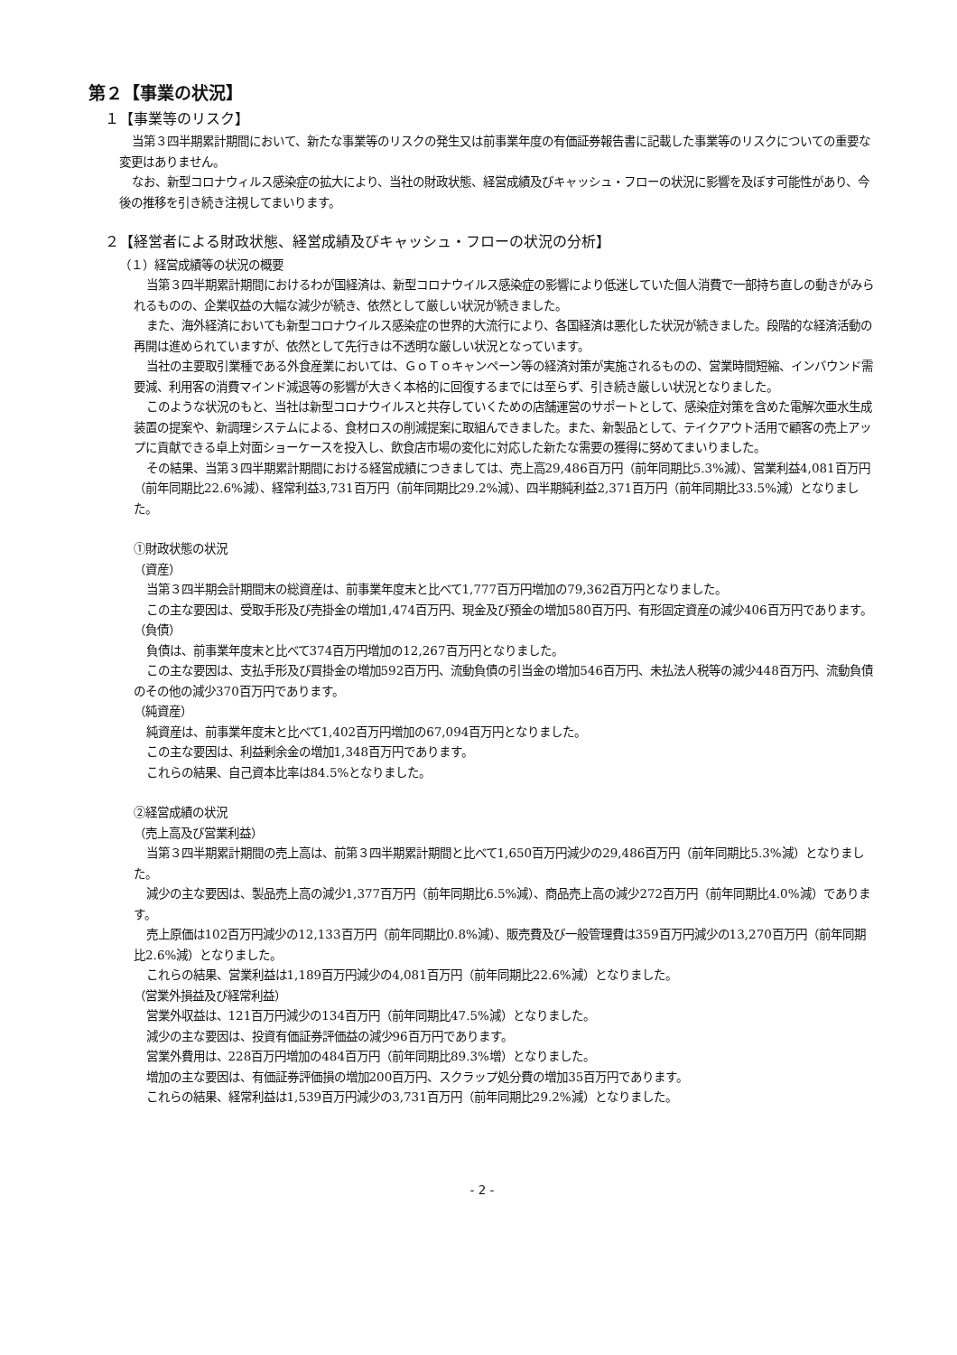第２【事業の状況】
１【事業等のリスク】
当第３四半期累計期間において、新たな事業等のリスクの発生又は前事業年度の有価証券報告書に記載した事業等のリスクについての重要な変更はありません。
なお、新型コロナウィルス感染症の拡大により、当社の財政状態、経営成績及びキャッシュ・フローの状況に影響を及ぼす可能性があり、今後の推移を引き続き注視してまいります。
２【経営者による財政状態、経営成績及びキャッシュ・フローの状況の分析】
（１）経営成績等の状況の概要
当第３四半期累計期間におけるわが国経済は、新型コロナウイルス感染症の影響により低迷していた個人消費で一部持ち直しの動きがみられるものの、企業収益の大幅な減少が続き、依然として厳しい状況が続きました。
また、海外経済においても新型コロナウイルス感染症の世界的大流行により、各国経済は悪化した状況が続きました。段階的な経済活動の再開は進められていますが、依然として先行きは不透明な厳しい状況となっています。
当社の主要取引業種である外食産業においては、ＧｏＴｏキャンペーン等の経済対策が実施されるものの、営業時間短縮、インバウンド需要減、利用客の消費マインド減退等の影響が大きく本格的に回復するまでには至らず、引き続き厳しい状況となりました。
このような状況のもと、当社は新型コロナウイルスと共存していくための店舗運営のサポートとして、感染症対策を含めた電解次亜水生成装置の提案や、新調理システムによる、食材ロスの削減提案に取組んできました。また、新製品として、テイクアウト活用で顧客の売上アップに貢献できる卓上対面ショーケースを投入し、飲食店市場の変化に対応した新たな需要の獲得に努めてまいりました。
その結果、当第３四半期累計期間における経営成績につきましては、売上高29,486百万円（前年同期比5.3%減）、営業利益4,081百万円（前年同期比22.6%減）、経常利益3,731百万円（前年同期比29.2%減）、四半期純利益2,371百万円（前年同期比33.5%減）となりました。
①財政状態の状況
（資産）
当第３四半期会計期間末の総資産は、前事業年度末と比べて1,777百万円増加の79,362百万円となりました。
この主な要因は、受取手形及び売掛金の増加1,474百万円、現金及び預金の増加580百万円、有形固定資産の減少406百万円であります。
（負債）
負債は、前事業年度末と比べて374百万円増加の12,267百万円となりました。
この主な要因は、支払手形及び買掛金の増加592百万円、流動負債の引当金の増加546百万円、未払法人税等の減少448百万円、流動負債のその他の減少370百万円であります。
（純資産）
純資産は、前事業年度末と比べて1,402百万円増加の67,094百万円となりました。
この主な要因は、利益剰余金の増加1,348百万円であります。
これらの結果、自己資本比率は84.5%となりました。
②経営成績の状況
（売上高及び営業利益）
当第３四半期累計期間の売上高は、前第３四半期累計期間と比べて1,650百万円減少の29,486百万円（前年同期比5.3%減）となりました。
減少の主な要因は、製品売上高の減少1,377百万円（前年同期比6.5%減）、商品売上高の減少272百万円（前年同期比4.0%減）であります。
売上原価は102百万円減少の12,133百万円（前年同期比0.8%減）、販売費及び一般管理費は359百万円減少の13,270百万円（前年同期比2.6%減）となりました。
これらの結果、営業利益は1,189百万円減少の4,081百万円（前年同期比22.6%減）となりました。
（営業外損益及び経常利益）
営業外収益は、121百万円減少の134百万円（前年同期比47.5%減）となりました。
減少の主な要因は、投資有価証券評価益の減少96百万円であります。
営業外費用は、228百万円増加の484百万円（前年同期比89.3%増）となりました。
増加の主な要因は、有価証券評価損の増加200百万円、スクラップ処分費の増加35百万円であります。
これらの結果、経常利益は1,539百万円減少の3,731百万円（前年同期比29.2%減）となりました。
- 2 -